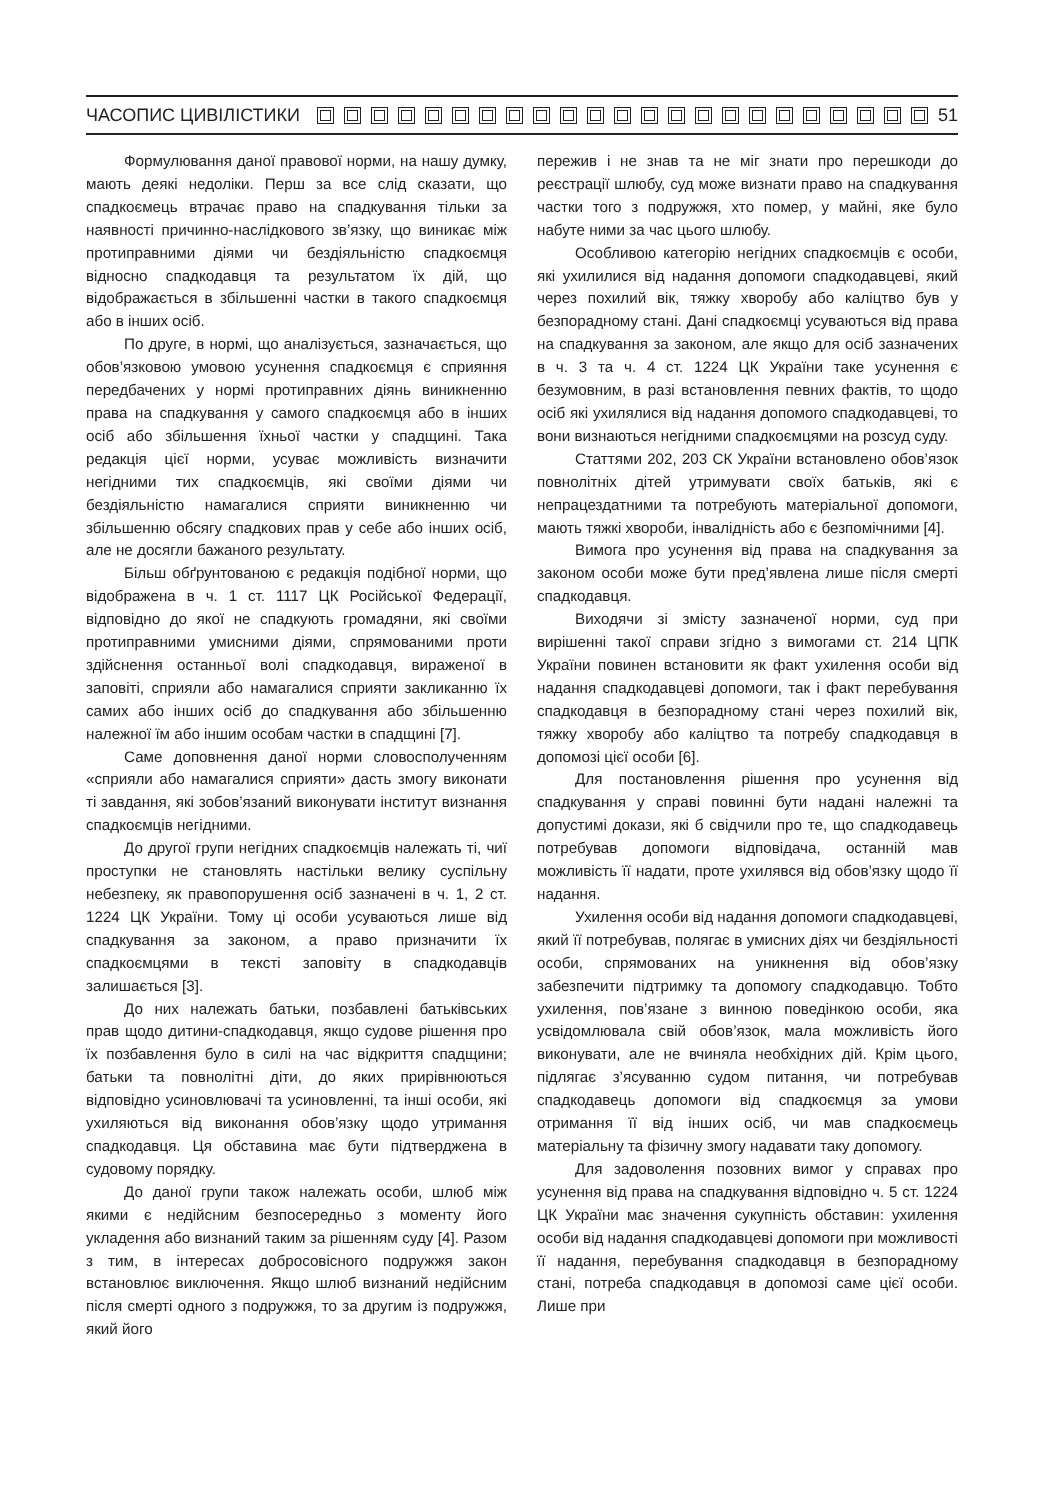ЧАСОПИС ЦИВІЛІСТИКИ 51
Формулювання даної правової норми, на нашу думку, мають деякі недоліки. Перш за все слід сказати, що спадкоємець втрачає право на спадкування тільки за наявності причинно-наслідкового зв’язку, що виникає між протиправними діями чи бездіяльністю спадкоємця відносно спадкодавця та результатом їх дій, що відображається в збільшенні частки в такого спадкоємця або в інших осіб.
По друге, в нормі, що аналізується, зазначається, що обов’язковою умовою усунення спадкоємця є сприяння передбачених у нормі протиправних діянь виникненню права на спадкування у самого спадкоємця або в інших осіб або збільшення їхньої частки у спадщині. Така редакція цієї норми, усуває можливість визначити негідними тих спадкоємців, які своїми діями чи бездіяльністю намагалися сприяти виникненню чи збільшенню обсягу спадкових прав у себе або інших осіб, але не досягли бажаного результату.
Більш обґрунтованою є редакція подібної норми, що відображена в ч. 1 ст. 1117 ЦК Російської Федерації, відповідно до якої не спадкують громадяни, які своїми протиправними умисними діями, спрямованими проти здійснення останньої волі спадкодавця, вираженої в заповіті, сприяли або намагалися сприяти закликанню їх самих або інших осіб до спадкування або збільшенню належної їм або іншим особам частки в спадщині [7].
Саме доповнення даної норми словосполученням «сприяли або намагалися сприяти» дасть змогу виконати ті завдання, які зобов’язаний виконувати інститут визнання спадкоємців негідними.
До другої групи негідних спадкоємців належать ті, чиї проступки не становлять настільки велику суспільну небезпеку, як правопорушення осіб зазначені в ч. 1, 2 ст. 1224 ЦК України. Тому ці особи усуваються лише від спадкування за законом, а право призначити їх спадкоємцями в тексті заповіту в спадкодавців залишається [3].
До них належать батьки, позбавлені батьківських прав щодо дитини-спадкодавця, якщо судове рішення про їх позбавлення було в силі на час відкриття спадщини; батьки та повнолітні діти, до яких прирівнюються відповідно усиновлювачі та усиновленні, та інші особи, які ухиляються від виконання обов’язку щодо утримання спадкодавця. Ця обставина має бути підтверджена в судовому порядку.
До даної групи також належать особи, шлюб між якими є недійсним безпосередньо з моменту його укладення або визнаний таким за рішенням суду [4]. Разом з тим, в інтересах добросовісного подружжя закон встановлює виключення. Якщо шлюб визнаний недійсним після смерті одного з подружжя, то за другим із подружжя, який його
пережив і не знав та не міг знати про перешкоди до реєстрації шлюбу, суд може визнати право на спадкування частки того з подружжя, хто помер, у майні, яке було набуте ними за час цього шлюбу.
Особливою категорію негідних спадкоємців є особи, які ухилилися від надання допомоги спадкодавцеві, який через похилий вік, тяжку хворобу або каліцтво був у безпорадному стані. Дані спадкоємці усуваються від права на спадкування за законом, але якщо для осіб зазначених в ч. 3 та ч. 4 ст. 1224 ЦК України таке усунення є безумовним, в разі встановлення певних фактів, то щодо осіб які ухилялися від надання допомого спадкодавцеві, то вони визнаються негідними спадкоємцями на розсуд суду.
Статтями 202, 203 СК України встановлено обов’язок повнолітніх дітей утримувати своїх батьків, які є непрацездатними та потребують матеріальної допомоги, мають тяжкі хвороби, інвалідність або є безпомічними [4].
Вимога про усунення від права на спадкування за законом особи може бути пред’явлена лише після смерті спадкодавця.
Виходячи зі змісту зазначеної норми, суд при вирішенні такої справи згідно з вимогами ст. 214 ЦПК України повинен встановити як факт ухилення особи від надання спадкодавцеві допомоги, так і факт перебування спадкодавця в безпорадному стані через похилий вік, тяжку хворобу або каліцтво та потребу спадкодавця в допомозі цієї особи [6].
Для постановлення рішення про усунення від спадкування у справі повинні бути надані належні та допустимі докази, які б свідчили про те, що спадкодавець потребував допомоги відповідача, останній мав можливість її надати, проте ухилявся від обов’язку щодо її надання.
Ухилення особи від надання допомоги спадкодавцеві, який її потребував, полягає в умисних діях чи бездіяльності особи, спрямованих на уникнення від обов’язку забезпечити підтримку та допомогу спадкодавцю. Тобто ухилення, пов’язане з винною поведінкою особи, яка усвідомлювала свій обов’язок, мала можливість його виконувати, але не вчиняла необхідних дій. Крім цього, підлягає з’ясуванню судом питання, чи потребував спадкодавець допомоги від спадкоємця за умови отримання її від інших осіб, чи мав спадкоємець матеріальну та фізичну змогу надавати таку допомогу.
Для задоволення позовних вимог у справах про усунення від права на спадкування відповідно ч. 5 ст. 1224 ЦК України має значення сукупність обставин: ухилення особи від надання спадкодавцеві допомоги при можливості її надання, перебування спадкодавця в безпорадному стані, потреба спадкодавця в допомозі саме цієї особи. Лише при